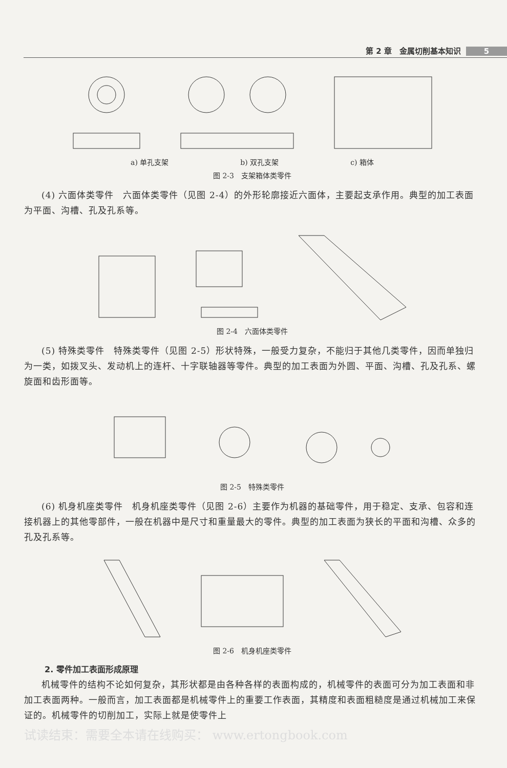第 2 章　金属切削基本知识 5
a) 单孔支架 b) 双孔支架 c) 箱体
图 2-3　支架箱体类零件
(4) 六面体类零件　六面体类零件（见图 2-4）的外形轮廓接近六面体，主要起支承作用。典型的加工表面为平面、沟槽、孔及孔系等。
图 2-4　六面体类零件
(5) 特殊类零件　特殊类零件（见图 2-5）形状特殊，一般受力复杂，不能归于其他几类零件，因而单独归为一类，如拨叉头、发动机上的连杆、十字联轴器等零件。典型的加工表面为外圆、平面、沟槽、孔及孔系、螺旋面和齿形面等。
图 2-5　特殊类零件
(6) 机身机座类零件　机身机座类零件（见图 2-6）主要作为机器的基础零件，用于稳定、支承、包容和连接机器上的其他零部件，一般在机器中是尺寸和重量最大的零件。典型的加工表面为狭长的平面和沟槽、众多的孔及孔系等。
图 2-6　机身机座类零件
2. 零件加工表面形成原理
机械零件的结构不论如何复杂，其形状都是由各种各样的表面构成的，机械零件的表面可分为加工表面和非加工表面两种。一般而言，加工表面都是机械零件上的重要工作表面，其精度和表面粗糙度是通过机械加工来保证的。机械零件的切削加工，实际上就是使零件上
试读结束：需要全本请在线购买： www.ertongbook.com